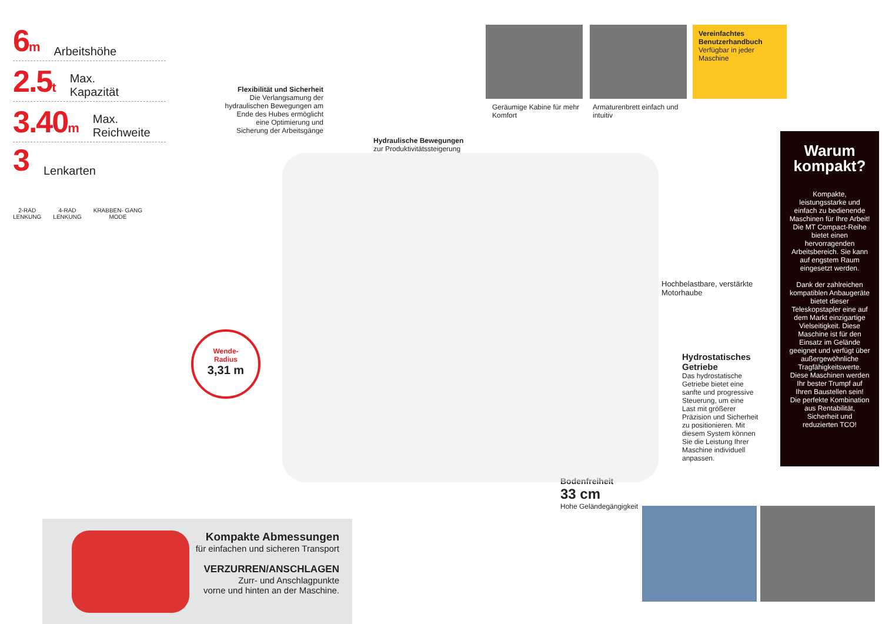6m Arbeitshöhe
2.5t Max.
Kapazität
3.40m Max.
Reichweite
3 Lenkarten
2-RAD
LENKUNG
4-RAD
LENKUNG
KRABBEN- GANG
MODE
Flexibilität und Sicherheit
Die Verlangsamung der hydraulischen Bewegungen am Ende des Hubes ermöglicht eine Optimierung und Sicherung der Arbeitsgänge
Hydraulische Bewegungen
zur Produktivitätssteigerung
Vereinfachtes Benutzerhandbuch
Verfügbar in jeder Maschine
Geräumige Kabine für mehr Komfort
Armaturenbrett einfach und intuitiv
Warum kompakt?
Kompakte, leistungsstarke und einfach zu bedienende Maschinen für Ihre Arbeit! Die MT Compact-Reihe bietet einen hervorragenden Arbeitsbereich. Sie kann auf engstem Raum eingesetzt werden.
Dank der zahlreichen kompatiblen Anbaugeräte bietet dieser Teleskopstapler eine auf dem Markt einzigartige Vielseitigkeit. Diese Maschine ist für den Einsatz im Gelände geeignet und verfügt über außergewöhnliche Tragfähigkeitswerte. Diese Maschinen werden Ihr bester Trumpf auf Ihren Baustellen sein!
Die perfekte Kombination aus Rentabilität, Sicherheit und reduzierten TCO!
Hochbelastbare, verstärkte
Motorhaube
Hydrostatisches Getriebe
Das hydrostatische Getriebe bietet eine sanfte und progressive Steuerung, um eine Last mit größerer Präzision und Sicherheit zu positionieren. Mit diesem System können Sie die Leistung Ihrer Maschine individuell anpassen.
Bodenfreiheit
33 cm
Hohe Geländegängigkeit
Wende-
Radius
3,31 m
Kompakte Abmessungen
für einfachen und sicheren Transport
VERZURREN/ANSCHLAGEN
Zurr- und Anschlagpunkte
vorne und hinten an der Maschine.